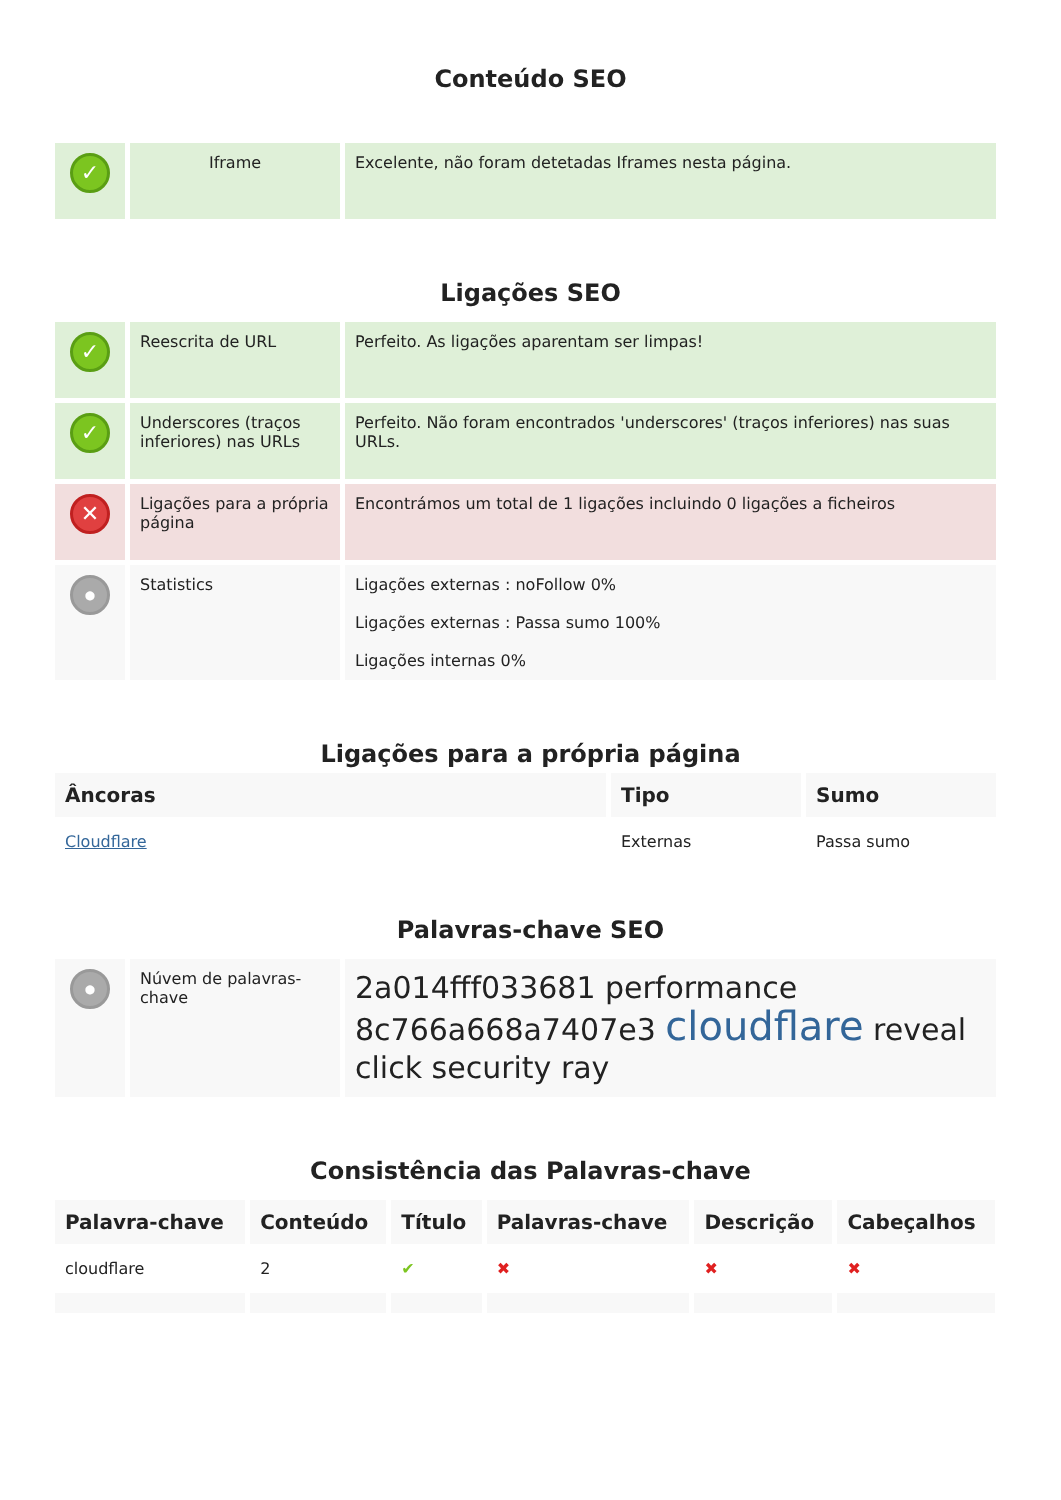Conteúdo SEO
| ✓ | Iframe | Excelente, não foram detetadas Iframes nesta página. |
Ligações SEO
| ✓ | Reescrita de URL | Perfeito. As ligações aparentam ser limpas! |
| ✓ | Underscores (traços inferiores) nas URLs | Perfeito. Não foram encontrados 'underscores' (traços inferiores) nas suas URLs. |
| ✕ | Ligações para a própria página | Encontrámos um total de 1 ligações incluindo 0 ligações a ficheiros |
| ● | Statistics | Ligações externas : noFollow 0% Ligações externas : Passa sumo 100% Ligações internas 0% |
Ligações para a própria página
| Âncoras | Tipo | Sumo |
| --- | --- | --- |
| Cloudflare | Externas | Passa sumo |
Palavras-chave SEO
| ● | Núvem de palavras-chave | 2a014fff033681 performance 8c766a668a7407e3 cloudflare reveal click security ray |
Consistência das Palavras-chave
| Palavra-chave | Conteúdo | Título | Palavras-chave | Descrição | Cabeçalhos |
| --- | --- | --- | --- | --- | --- |
| cloudflare | 2 | ✔ | ✖ | ✖ | ✖ |